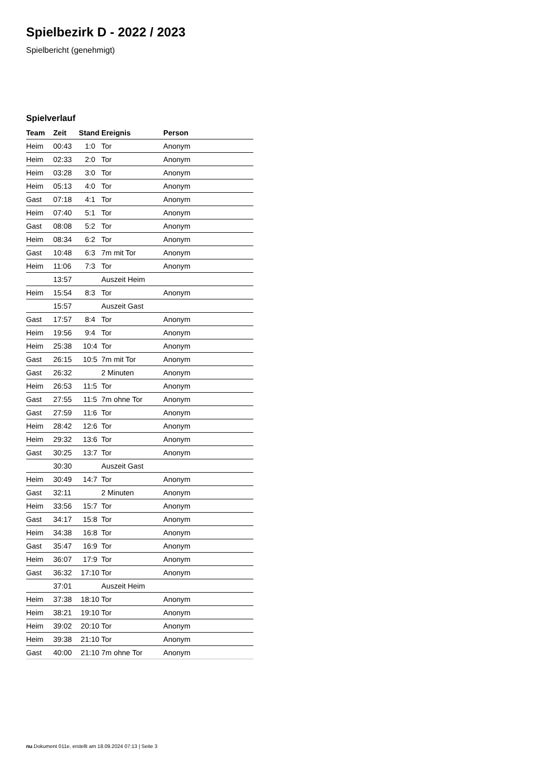Spielbezirk D - 2022 / 2023
Spielbericht (genehmigt)
Spielverlauf
| Team | Zeit | Stand | Ereignis | Person |
| --- | --- | --- | --- | --- |
| Heim | 00:43 | 1:0 | Tor | Anonym |
| Heim | 02:33 | 2:0 | Tor | Anonym |
| Heim | 03:28 | 3:0 | Tor | Anonym |
| Heim | 05:13 | 4:0 | Tor | Anonym |
| Gast | 07:18 | 4:1 | Tor | Anonym |
| Heim | 07:40 | 5:1 | Tor | Anonym |
| Gast | 08:08 | 5:2 | Tor | Anonym |
| Heim | 08:34 | 6:2 | Tor | Anonym |
| Gast | 10:48 | 6:3 | 7m mit Tor | Anonym |
| Heim | 11:06 | 7:3 | Tor | Anonym |
| | 13:57 | | Auszeit Heim | |
| Heim | 15:54 | 8:3 | Tor | Anonym |
| | 15:57 | | Auszeit Gast | |
| Gast | 17:57 | 8:4 | Tor | Anonym |
| Heim | 19:56 | 9:4 | Tor | Anonym |
| Heim | 25:38 | 10:4 | Tor | Anonym |
| Gast | 26:15 | 10:5 | 7m mit Tor | Anonym |
| Gast | 26:32 | | 2 Minuten | Anonym |
| Heim | 26:53 | 11:5 | Tor | Anonym |
| Gast | 27:55 | 11:5 | 7m ohne Tor | Anonym |
| Gast | 27:59 | 11:6 | Tor | Anonym |
| Heim | 28:42 | 12:6 | Tor | Anonym |
| Heim | 29:32 | 13:6 | Tor | Anonym |
| Gast | 30:25 | 13:7 | Tor | Anonym |
| | 30:30 | | Auszeit Gast | |
| Heim | 30:49 | 14:7 | Tor | Anonym |
| Gast | 32:11 | | 2 Minuten | Anonym |
| Heim | 33:56 | 15:7 | Tor | Anonym |
| Gast | 34:17 | 15:8 | Tor | Anonym |
| Heim | 34:38 | 16:8 | Tor | Anonym |
| Gast | 35:47 | 16:9 | Tor | Anonym |
| Heim | 36:07 | 17:9 | Tor | Anonym |
| Gast | 36:32 | 17:10 | Tor | Anonym |
| | 37:01 | | Auszeit Heim | |
| Heim | 37:38 | 18:10 | Tor | Anonym |
| Heim | 38:21 | 19:10 | Tor | Anonym |
| Heim | 39:02 | 20:10 | Tor | Anonym |
| Heim | 39:38 | 21:10 | Tor | Anonym |
| Gast | 40:00 | 21:10 | 7m ohne Tor | Anonym |
nu.Dokument 011e, erstellt am 18.09.2024 07:13 | Seite 3